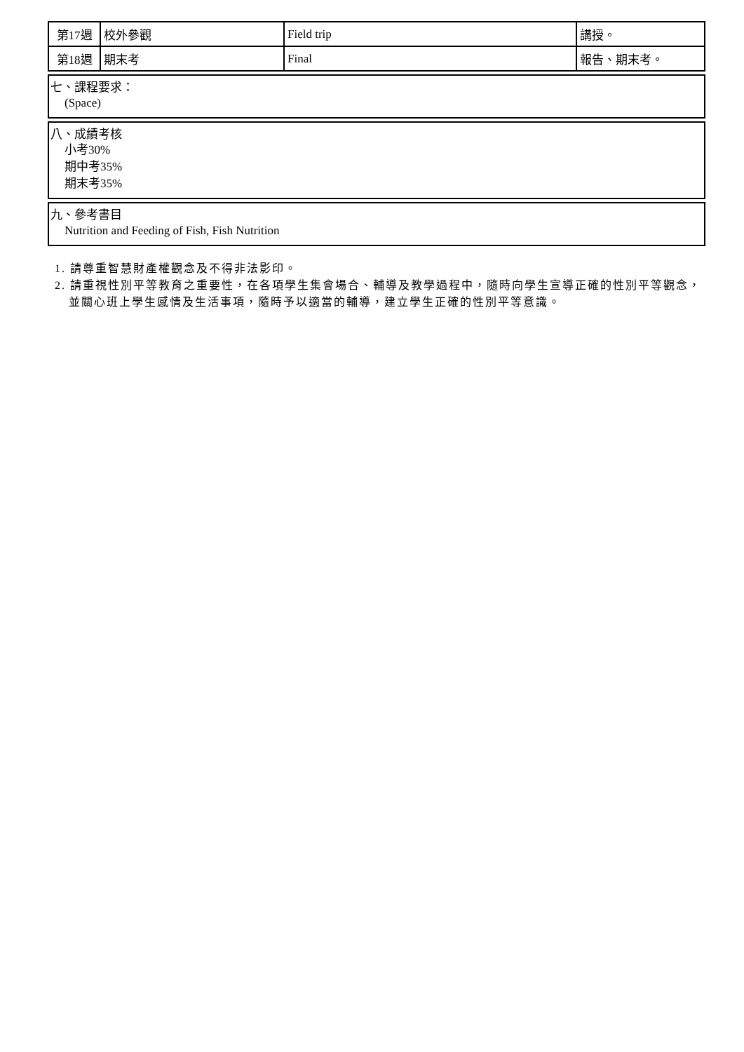| 第17週 | 校外參觀 | Field trip | 講授。 |
| 第18週 | 期末考 | Final | 報告、期末考。 |
七、課程要求：
(Space)
八、成績考核
小考30%
期中考35%
期末考35%
九、參考書目
Nutrition and Feeding of Fish, Fish Nutrition
1. 請尊重智慧財產權觀念及不得非法影印。
2. 請重視性別平等教育之重要性，在各項學生集會場合、輔導及教學過程中，隨時向學生宣導正確的性別平等觀念，並關心班上學生感情及生活事項，隨時予以適當的輔導，建立學生正確的性別平等意識。